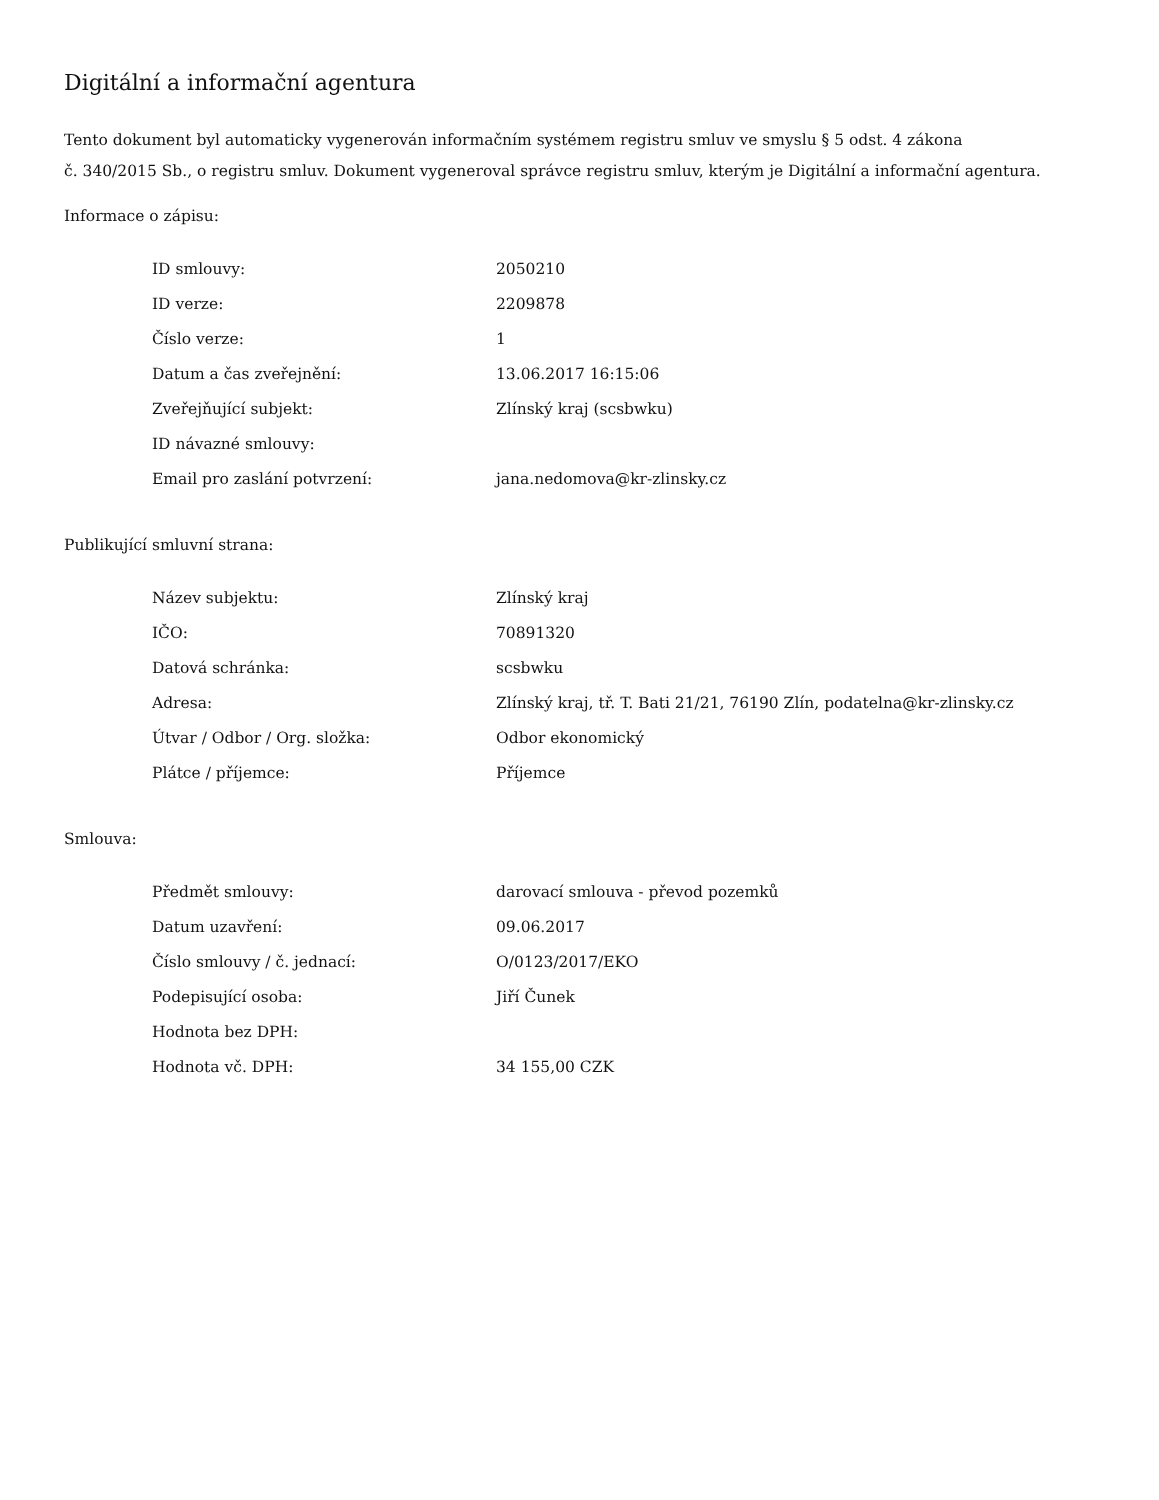Digitální a informační agentura
Tento dokument byl automaticky vygenerován informačním systémem registru smluv ve smyslu § 5 odst. 4 zákona
č. 340/2015 Sb., o registru smluv. Dokument vygeneroval správce registru smluv, kterým je Digitální a informační agentura.
Informace o zápisu:
| ID smlouvy: | 2050210 |
| ID verze: | 2209878 |
| Číslo verze: | 1 |
| Datum a čas zveřejnění: | 13.06.2017 16:15:06 |
| Zveřejňující subjekt: | Zlínský kraj (scsbwku) |
| ID návazné smlouvy: | |
| Email pro zaslání potvrzení: | jana.nedomova@kr-zlinsky.cz |
Publikující smluvní strana:
| Název subjektu: | Zlínský kraj |
| IČO: | 70891320 |
| Datová schránka: | scsbwku |
| Adresa: | Zlínský kraj, tř. T. Bati 21/21, 76190 Zlín, podatelna@kr-zlinsky.cz |
| Útvar / Odbor / Org. složka: | Odbor ekonomický |
| Plátce / příjemce: | Příjemce |
Smlouva:
| Předmět smlouvy: | darovací smlouva - převod pozemků |
| Datum uzavření: | 09.06.2017 |
| Číslo smlouvy / č. jednací: | O/0123/2017/EKO |
| Podepisující osoba: | Jiří Čunek |
| Hodnota bez DPH: | |
| Hodnota vč. DPH: | 34 155,00 CZK |